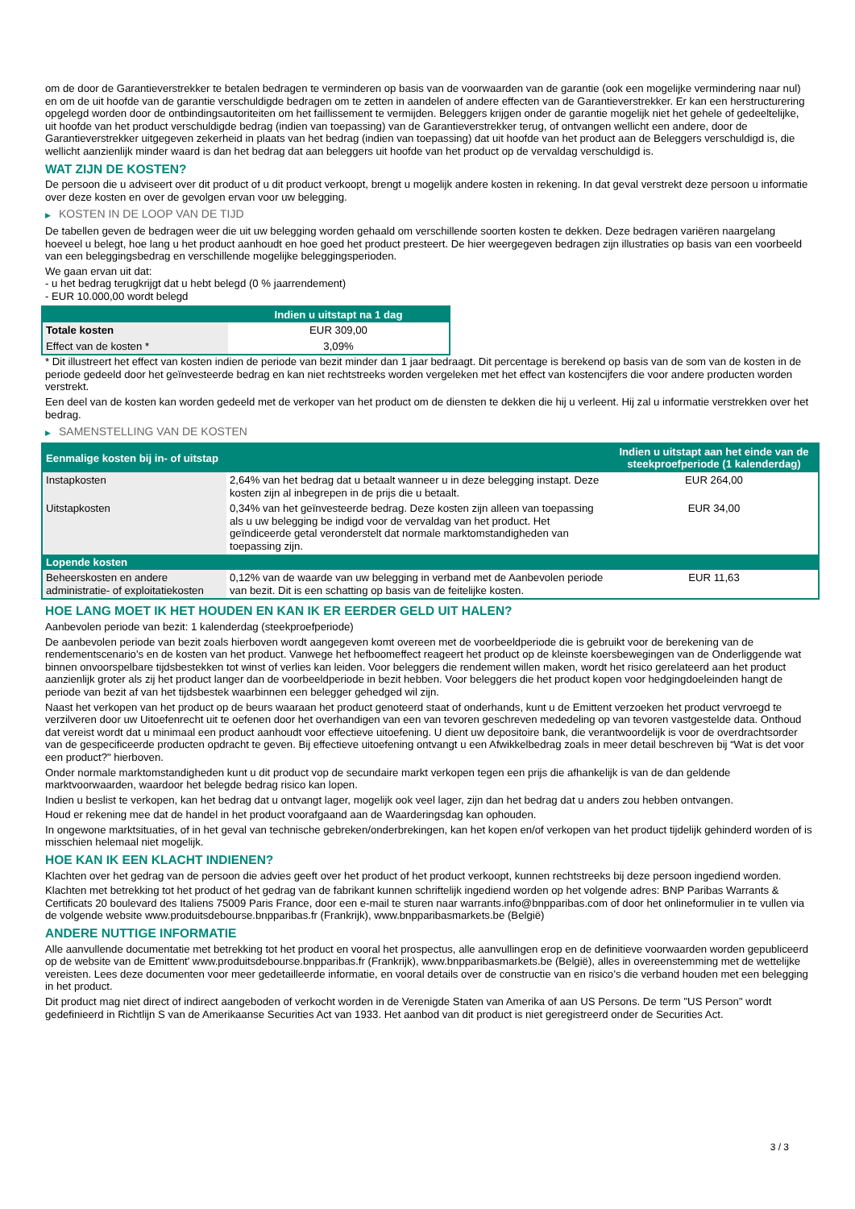om de door de Garantieverstrekker te betalen bedragen te verminderen op basis van de voorwaarden van de garantie (ook een mogelijke vermindering naar nul) en om de uit hoofde van de garantie verschuldigde bedragen om te zetten in aandelen of andere effecten van de Garantieverstrekker. Er kan een herstructurering opgelegd worden door de ontbindingsautoriteiten om het faillissement te vermijden. Beleggers krijgen onder de garantie mogelijk niet het gehele of gedeeltelijke, uit hoofde van het product verschuldigde bedrag (indien van toepassing) van de Garantieverstrekker terug, of ontvangen wellicht een andere, door de Garantieverstrekker uitgegeven zekerheid in plaats van het bedrag (indien van toepassing) dat uit hoofde van het product aan de Beleggers verschuldigd is, die wellicht aanzienlijk minder waard is dan het bedrag dat aan beleggers uit hoofde van het product op de vervaldag verschuldigd is.
WAT ZIJN DE KOSTEN?
De persoon die u adviseert over dit product of u dit product verkoopt, brengt u mogelijk andere kosten in rekening. In dat geval verstrekt deze persoon u informatie over deze kosten en over de gevolgen ervan voor uw belegging.
▶ KOSTEN IN DE LOOP VAN DE TIJD
De tabellen geven de bedragen weer die uit uw belegging worden gehaald om verschillende soorten kosten te dekken. Deze bedragen variëren naargelang hoeveel u belegt, hoe lang u het product aanhoudt en hoe goed het product presteert. De hier weergegeven bedragen zijn illustraties op basis van een voorbeeld van een beleggingsbedrag en verschillende mogelijke beleggingsperioden.
We gaan ervan uit dat:
- u het bedrag terugkrijgt dat u hebt belegd (0 % jaarrendement)
- EUR 10.000,00 wordt belegd
| | Indien u uitstapt na 1 dag |
| --- | --- |
| Totale kosten | EUR 309,00 |
| Effect van de kosten * | 3,09% |
* Dit illustreert het effect van kosten indien de periode van bezit minder dan 1 jaar bedraagt. Dit percentage is berekend op basis van de som van de kosten in de periode gedeeld door het geïnvesteerde bedrag en kan niet rechtstreeks worden vergeleken met het effect van kostencijfers die voor andere producten worden verstrekt.
Een deel van de kosten kan worden gedeeld met de verkoper van het product om de diensten te dekken die hij u verleent. Hij zal u informatie verstrekken over het bedrag.
▶ SAMENSTELLING VAN DE KOSTEN
| Eenmalige kosten bij in- of uitstap | | Indien u uitstapt aan het einde van de steekproefperiode (1 kalenderdag) |
| --- | --- | --- |
| Instapkosten | 2,64% van het bedrag dat u betaalt wanneer u in deze belegging instapt. Deze kosten zijn al inbegrepen in de prijs die u betaalt. | EUR 264,00 |
| Uitstapkosten | 0,34% van het geïnvesteerde bedrag. Deze kosten zijn alleen van toepassing als u uw belegging be indigd voor de vervaldag van het product. Het geïndiceerde getal veronderstelt dat normale marktomstandigheden van toepassing zijn. | EUR 34,00 |
| Lopende kosten | | |
| Beheerskosten en andere administratie- of exploitatiekosten | 0,12% van de waarde van uw belegging in verband met de Aanbevolen periode van bezit. Dit is een schatting op basis van de feitelijke kosten. | EUR 11,63 |
HOE LANG MOET IK HET HOUDEN EN KAN IK ER EERDER GELD UIT HALEN?
Aanbevolen periode van bezit: 1 kalenderdag (steekproefperiode)
De aanbevolen periode van bezit zoals hierboven wordt aangegeven komt overeen met de voorbeeldperiode die is gebruikt voor de berekening van de rendementscenario's en de kosten van het product. Vanwege het hefboomeffect reageert het product op de kleinste koersbewegingen van de Onderliggende wat binnen onvoorspelbare tijdsbestekken tot winst of verlies kan leiden. Voor beleggers die rendement willen maken, wordt het risico gerelateerd aan het product aanzienlijk groter als zij het product langer dan de voorbeeldperiode in bezit hebben. Voor beleggers die het product kopen voor hedgingdoeleinden hangt de periode van bezit af van het tijdsbestek waarbinnen een belegger gehedged wil zijn.
Naast het verkopen van het product op de beurs waaraan het product genoteerd staat of onderhands, kunt u de Emittent verzoeken het product vervroegd te verzilveren door uw Uitoefenrecht uit te oefenen door het overhandigen van een van tevoren geschreven mededeling op van tevoren vastgestelde data. Onthoud dat vereist wordt dat u minimaal een product aanhoudt voor effectieve uitoefening. U dient uw depositoire bank, die verantwoordelijk is voor de overdrachtsorder van de gespecificeerde producten opdracht te geven. Bij effectieve uitoefening ontvangt u een Afwikkelbedrag zoals in meer detail beschreven bij “Wat is det voor een product?" hierboven.
Onder normale marktomstandigheden kunt u dit product vop de secundaire markt verkopen tegen een prijs die afhankelijk is van de dan geldende marktvoorwaarden, waardoor het belegde bedrag risico kan lopen.
Indien u beslist te verkopen, kan het bedrag dat u ontvangt lager, mogelijk ook veel lager, zijn dan het bedrag dat u anders zou hebben ontvangen.
Houd er rekening mee dat de handel in het product voorafgaand aan de Waarderingsdag kan ophouden.
In ongewone marktsituaties, of in het geval van technische gebreken/onderbrekingen, kan het kopen en/of verkopen van het product tijdelijk gehinderd worden of is misschien helemaal niet mogelijk.
HOE KAN IK EEN KLACHT INDIENEN?
Klachten over het gedrag van de persoon die advies geeft over het product of het product verkoopt, kunnen rechtstreeks bij deze persoon ingediend worden.
Klachten met betrekking tot het product of het gedrag van de fabrikant kunnen schriftelijk ingediend worden op het volgende adres: BNP Paribas Warrants & Certificats 20 boulevard des Italiens 75009 Paris France, door een e-mail te sturen naar warrants.info@bnpparibas.com of door het onlineformulier in te vullen via de volgende website www.produitsdebourse.bnpparibas.fr (Frankrijk), www.bnpparibasmarkets.be (België)
ANDERE NUTTIGE INFORMATIE
Alle aanvullende documentatie met betrekking tot het product en vooral het prospectus, alle aanvullingen erop en de definitieve voorwaarden worden gepubliceerd op de website van de Emittent' www.produitsdebourse.bnpparibas.fr (Frankrijk), www.bnpparibasmarkets.be (België), alles in overeenstemming met de wettelijke vereisten. Lees deze documenten voor meer gedetailleerde informatie, en vooral details over de constructie van en risico’s die verband houden met een belegging in het product.
Dit product mag niet direct of indirect aangeboden of verkocht worden in de Verenigde Staten van Amerika of aan US Persons. De term "US Person" wordt gedefinieerd in Richtlijn S van de Amerikaanse Securities Act van 1933. Het aanbod van dit product is niet geregistreerd onder de Securities Act.
3 / 3